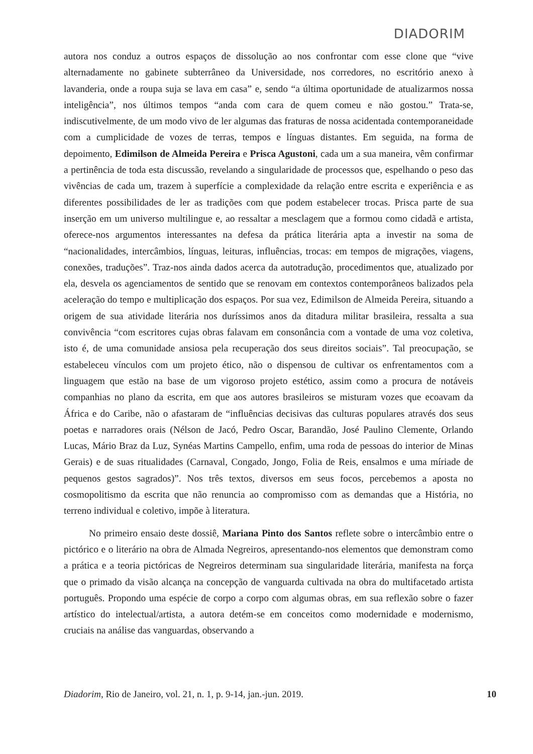DIADORIM
autora nos conduz a outros espaços de dissolução ao nos confrontar com esse clone que “vive alternadamente no gabinete subterrâneo da Universidade, nos corredores, no escritório anexo à lavanderia, onde a roupa suja se lava em casa” e, sendo “a última oportunidade de atualizarmos nossa inteligência”, nos últimos tempos “anda com cara de quem comeu e não gostou.” Trata-se, indiscutivelmente, de um modo vivo de ler algumas das fraturas de nossa acidentada contemporaneidade com a cumplicidade de vozes de terras, tempos e línguas distantes. Em seguida, na forma de depoimento, Edimilson de Almeida Pereira e Prisca Agustoni, cada um a sua maneira, vêm confirmar a pertinência de toda esta discussão, revelando a singularidade de processos que, espelhando o peso das vivências de cada um, trazem à superfície a complexidade da relação entre escrita e experiência e as diferentes possibilidades de ler as tradições com que podem estabelecer trocas. Prisca parte de sua inserção em um universo multilingue e, ao ressaltar a mesclagem que a formou como cidadã e artista, oferece-nos argumentos interessantes na defesa da prática literária apta a investir na soma de “nacionalidades, intercâmbios, línguas, leituras, influências, trocas: em tempos de migrações, viagens, conexões, traduções”. Traz-nos ainda dados acerca da autotradução, procedimentos que, atualizado por ela, desvela os agenciamentos de sentido que se renovam em contextos contemporâneos balizados pela aceleração do tempo e multiplicação dos espaços. Por sua vez, Edimilson de Almeida Pereira, situando a origem de sua atividade literária nos duríssimos anos da ditadura militar brasileira, ressalta a sua convivência “com escritores cujas obras falavam em consonância com a vontade de uma voz coletiva, isto é, de uma comunidade ansiosa pela recuperação dos seus direitos sociais”. Tal preocupação, se estabeleceu vínculos com um projeto ético, não o dispensou de cultivar os enfrentamentos com a linguagem que estão na base de um vigoroso projeto estético, assim como a procura de notáveis companhias no plano da escrita, em que aos autores brasileiros se misturam vozes que ecoavam da África e do Caribe, não o afastaram de “influências decisivas das culturas populares através dos seus poetas e narradores orais (Nélson de Jacó, Pedro Oscar, Barandão, José Paulino Clemente, Orlando Lucas, Mário Braz da Luz, Synéas Martins Campello, enfim, uma roda de pessoas do interior de Minas Gerais) e de suas ritualidades (Carnaval, Congado, Jongo, Folia de Reis, ensalmos e uma míriade de pequenos gestos sagrados)”. Nos três textos, diversos em seus focos, percebemos a aposta no cosmopolitismo da escrita que não renuncia ao compromisso com as demandas que a História, no terreno individual e coletivo, impõe à literatura.
No primeiro ensaio deste dossiê, Mariana Pinto dos Santos reflete sobre o intercâmbio entre o pictórico e o literário na obra de Almada Negreiros, apresentando-nos elementos que demonstram como a prática e a teoria pictóricas de Negreiros determinam sua singularidade literária, manifesta na força que o primado da visão alcança na concepção de vanguarda cultivada na obra do multifacetado artista português. Propondo uma espécie de corpo a corpo com algumas obras, em sua reflexão sobre o fazer artístico do intelectual/artista, a autora detém-se em conceitos como modernidade e modernismo, cruciais na análise das vanguardas, observando a
Diadorim, Rio de Janeiro, vol. 21, n. 1, p. 9-14, jan.-jun. 2019. 10